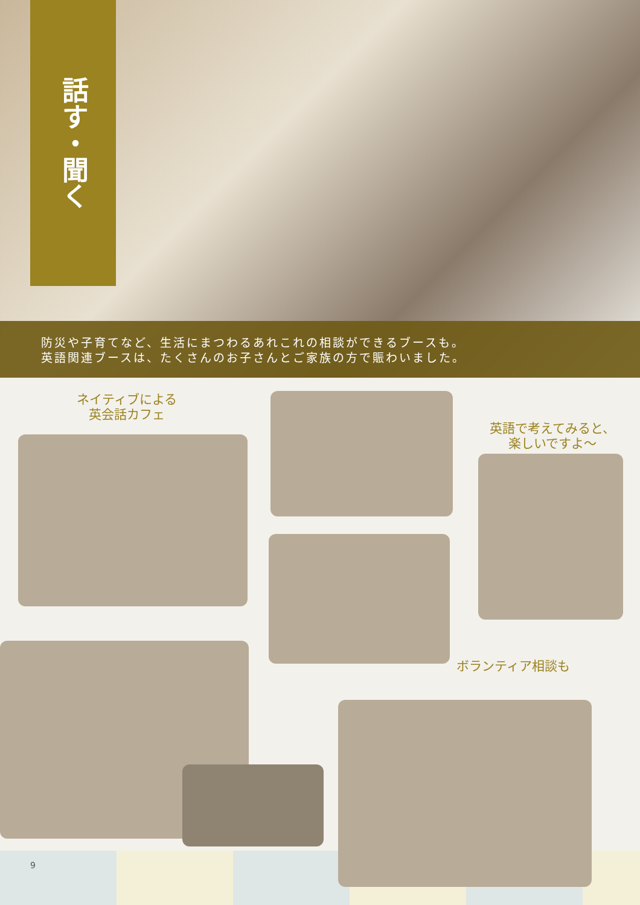話す・聞く
防災や子育てなど、生活にまつわるあれこれの相談ができるブースも。
英語関連ブースは、たくさんのお子さんとご家族の方で賑わいました。
ネイティブによる
英会話カフェ
英語で考えてみると、
楽しいですよ〜
ボランティア相談も
9